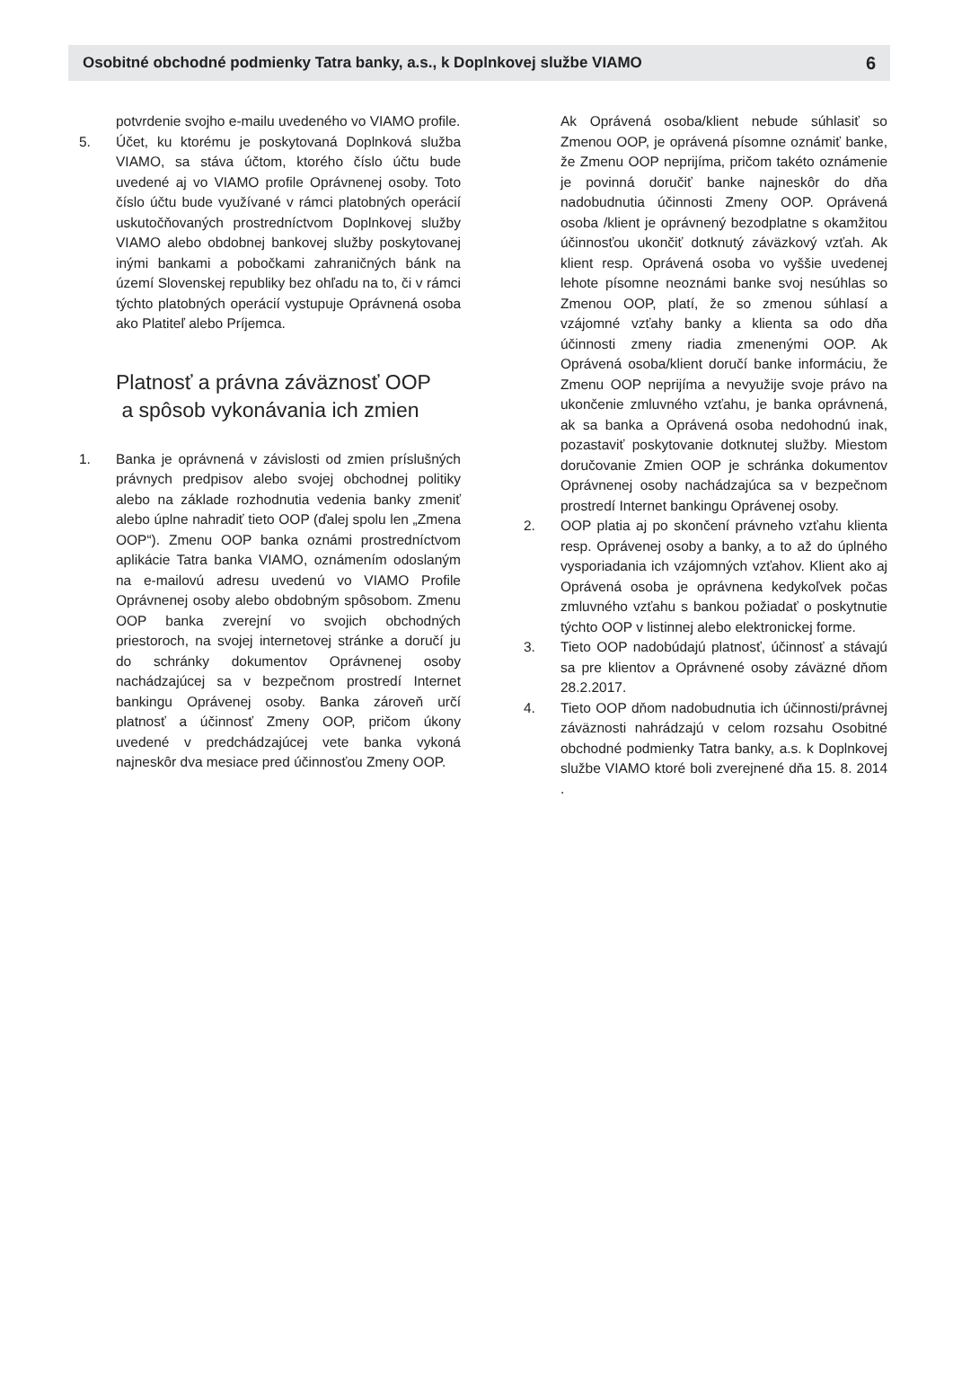Osobitné obchodné podmienky Tatra banky, a.s., k Doplnkovej službe VIAMO 6
potvrdenie svojho e-mailu uvedeného vo VIAMO profile.
5. Účet, ku ktorému je poskytovaná Doplnková služba VIAMO, sa stáva účtom, ktorého číslo účtu bude uvedené aj vo VIAMO profile Oprávnenej osoby. Toto číslo účtu bude využívané v rámci platobných operácií uskutočňovaných prostredníctvom Doplnkovej služby VIAMO alebo obdobnej bankovej služby poskytovanej inými bankami a pobočkami zahraničných bánk na území Slovenskej republiky bez ohľadu na to, či v rámci týchto platobných operácií vystupuje Oprávnená osoba ako Platiteľ alebo Príjemca.
Platnosť a právna záväznosť OOP
a spôsob vykonávania ich zmien
1. Banka je oprávnená v závislosti od zmien príslušných právnych predpisov alebo svojej obchodnej politiky alebo na základe rozhodnutia vedenia banky zmeniť alebo úplne nahradiť tieto OOP (ďalej spolu len „Zmena OOP“). Zmenu OOP banka oznámi prostredníctvom aplikácie Tatra banka VIAMO, oznámením odoslaným na e-mailovú adresu uvedenú vo VIAMO Profile Oprávnenej osoby alebo obdobným spôsobom. Zmenu OOP banka zverejní vo svojich obchodných priestoroch, na svojej internetovej stránke a doručí ju do schránky dokumentov Oprávnenej osoby nachádzajúcej sa v bezpečnom prostredí Internet bankingu Oprávenej osoby. Banka zároveň určí platnosť a účinnosť Zmeny OOP, pričom úkony uvedené v predchádzajúcej vete banka vykoná najneskôr dva mesiace pred účinnosťou Zmeny OOP.
Ak Oprávená osoba/klient nebude súhlasiť so Zmenou OOP, je oprávená písomne oznámiť banke, že Zmenu OOP neprijíma, pričom takéto oznámenie je povinná doručiť banke najneskôr do dňa nadobudnutia účinnosti Zmeny OOP. Oprávená osoba /klient je oprávnený bezodplatne s okamžitou účinnosťou ukončiť dotknutý záväzkový vzťah. Ak klient resp. Oprávená osoba vo vyššie uvedenej lehote písomne neoznámi banke svoj nesúhlas so Zmenou OOP, platí, že so zmenou súhlasí a vzájomné vzťahy banky a klienta sa odo dňa účinnosti zmeny riadia zmenenými OOP. Ak Oprávená osoba/klient doručí banke informáciu, že Zmenu OOP neprijíma a nevyužije svoje právo na ukončenie zmluvného vzťahu, je banka oprávnená, ak sa banka a Oprávená osoba nedohodnú inak, pozastaviť poskytovanie dotknutej služby. Miestom doručovanie Zmien OOP je schránka dokumentov Oprávnenej osoby nachádzajúca sa v bezpečnom prostredí Internet bankingu Oprávenej osoby.
2. OOP platia aj po skončení právneho vzťahu klienta resp. Oprávenej osoby a banky, a to až do úplného vysporiadania ich vzájomných vzťahov. Klient ako aj Oprávená osoba je oprávnena kedykoľvek počas zmluvného vzťahu s bankou požiadať o poskytnutie týchto OOP v listinnej alebo elektronickej forme.
3. Tieto OOP nadobúdajú platnosť, účinnosť a stávajú sa pre klientov a Oprávnené osoby záväzné dňom 28.2.2017.
4. Tieto OOP dňom nadobudnutia ich účinnosti/právnej záväznosti nahrádzajú v celom rozsahu Osobitné obchodné podmienky Tatra banky, a.s. k Doplnkovej službe VIAMO ktoré boli zverejnené dňa 15. 8. 2014 .